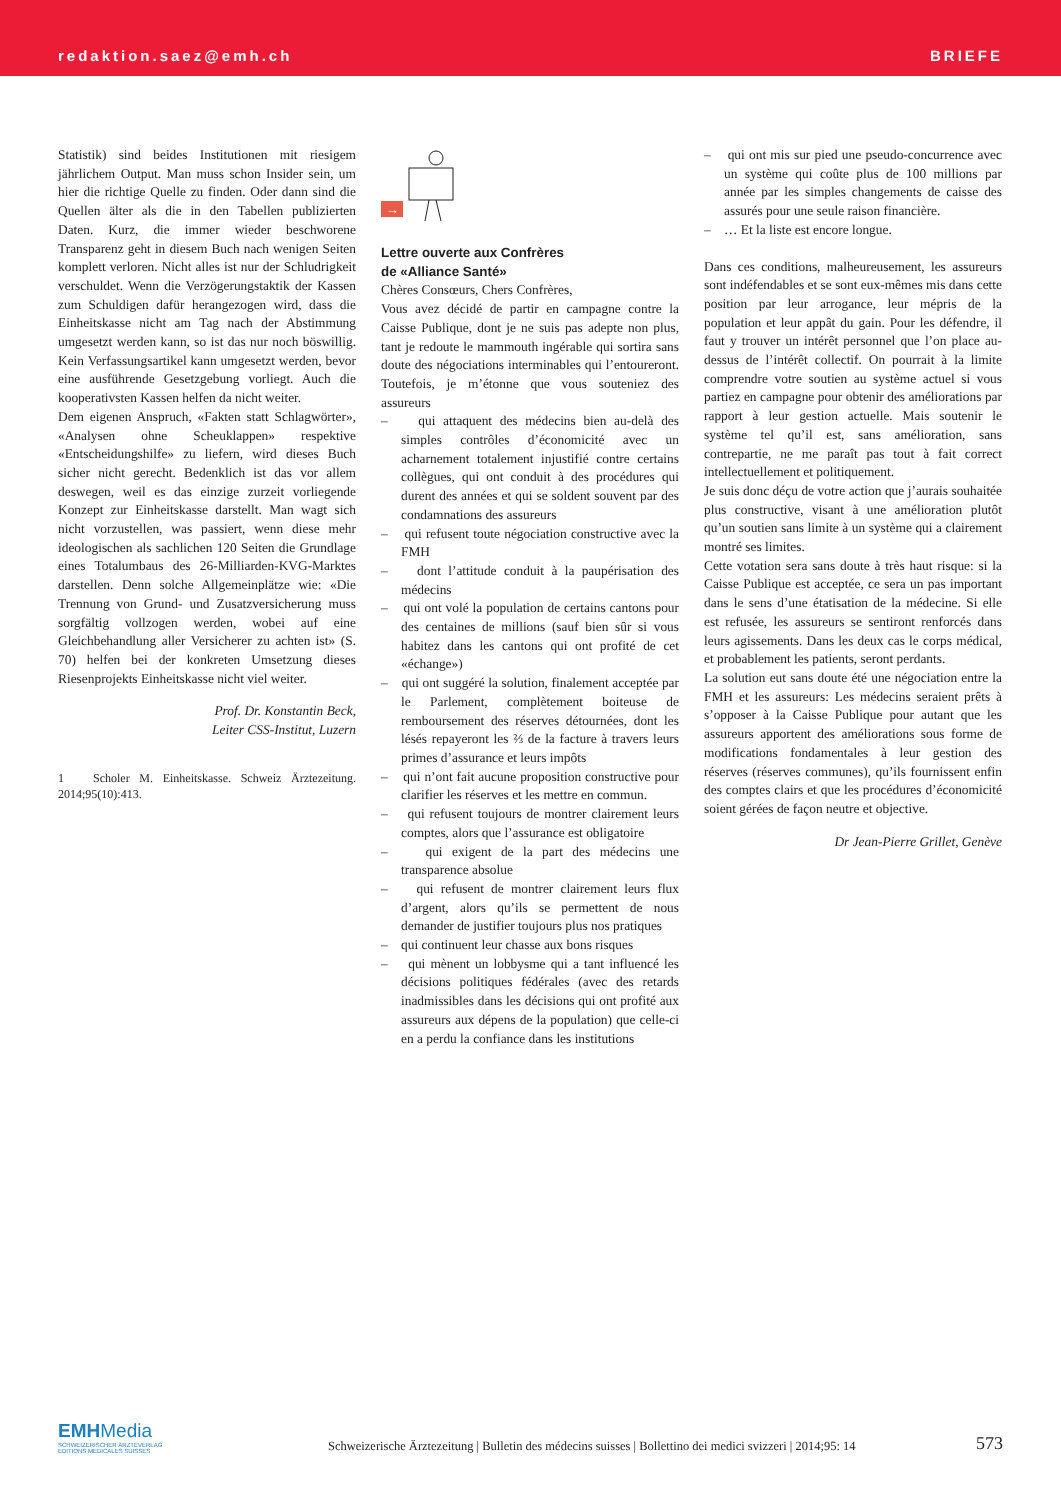redaktion.saez@emh.ch BRIEFE
Statistik) sind beides Institutionen mit riesigem jährlichem Output. Man muss schon Insider sein, um hier die richtige Quelle zu finden. Oder dann sind die Quellen älter als die in den Tabellen publizierten Daten. Kurz, die immer wieder beschworene Transparenz geht in diesem Buch nach wenigen Seiten komplett verloren. Nicht alles ist nur der Schludrigkeit verschuldet. Wenn die Verzögerungstaktik der Kassen zum Schuldigen dafür herangezogen wird, dass die Einheitskasse nicht am Tag nach der Abstimmung umgesetzt werden kann, so ist das nur noch böswillig. Kein Verfassungsartikel kann umgesetzt werden, bevor eine ausführende Gesetzgebung vorliegt. Auch die kooperativsten Kassen helfen da nicht weiter.
Dem eigenen Anspruch, «Fakten statt Schlagwörter», «Analysen ohne Scheuklappen» respektive «Entscheidungshilfe» zu liefern, wird dieses Buch sicher nicht gerecht. Bedenklich ist das vor allem deswegen, weil es das einzige zurzeit vorliegende Konzept zur Einheitskasse darstellt. Man wagt sich nicht vorzustellen, was passiert, wenn diese mehr ideologischen als sachlichen 120 Seiten die Grundlage eines Totalumbaus des 26-Milliarden-KVG-Marktes darstellen. Denn solche Allgemeinplätze wie: «Die Trennung von Grund- und Zusatzversicherung muss sorgfältig vollzogen werden, wobei auf eine Gleichbehandlung aller Versicherer zu achten ist» (S. 70) helfen bei der konkreten Umsetzung dieses Riesenprojekts Einheitskasse nicht viel weiter.
Prof. Dr. Konstantin Beck,
Leiter CSS-Institut, Luzern
1 Scholer M. Einheitskasse. Schweiz Ärztezeitung. 2014;95(10):413.
→
Lettre ouverte aux Confrères
de «Alliance Santé»
Chères Consœurs, Chers Confrères,
Vous avez décidé de partir en campagne contre la Caisse Publique, dont je ne suis pas adepte non plus, tant je redoute le mammouth ingérable qui sortira sans doute des négociations interminables qui l’entoureront. Toutefois, je m’étonne que vous souteniez des assureurs
– qui attaquent des médecins bien au-delà des simples contrôles d’économicité avec un acharnement totalement injustifié contre certains collègues, qui ont conduit à des procédures qui durent des années et qui se soldent souvent par des condamnations des assureurs
– qui refusent toute négociation constructive avec la FMH
– dont l’attitude conduit à la paupérisation des médecins
– qui ont volé la population de certains cantons pour des centaines de millions (sauf bien sûr si vous habitez dans les cantons qui ont profité de cet «échange»)
– qui ont suggéré la solution, finalement acceptée par le Parlement, complètement boiteuse de remboursement des réserves détournées, dont les lésés repayeront les ⅔ de la facture à travers leurs primes d’assurance et leurs impôts
– qui n’ont fait aucune proposition constructive pour clarifier les réserves et les mettre en commun.
– qui refusent toujours de montrer clairement leurs comptes, alors que l’assurance est obligatoire
– qui exigent de la part des médecins une transparence absolue
– qui refusent de montrer clairement leurs flux d’argent, alors qu’ils se permettent de nous demander de justifier toujours plus nos pratiques
– qui continuent leur chasse aux bons risques
– qui mènent un lobbysme qui a tant influencé les décisions politiques fédérales (avec des retards inadmissibles dans les décisions qui ont profité aux assureurs aux dépens de la population) que celle-ci en a perdu la confiance dans les institutions
– qui ont mis sur pied une pseudo-concurrence avec un système qui coûte plus de 100 millions par année par les simples changements de caisse des assurés pour une seule raison financière.
– … Et la liste est encore longue.
Dans ces conditions, malheureusement, les assureurs sont indéfendables et se sont eux-mêmes mis dans cette position par leur arrogance, leur mépris de la population et leur appât du gain. Pour les défendre, il faut y trouver un intérêt personnel que l’on place au-dessus de l’intérêt collectif. On pourrait à la limite comprendre votre soutien au système actuel si vous partiez en campagne pour obtenir des améliorations par rapport à leur gestion actuelle. Mais soutenir le système tel qu’il est, sans amélioration, sans contrepartie, ne me paraît pas tout à fait correct intellectuellement et politiquement.
Je suis donc déçu de votre action que j’aurais souhaitée plus constructive, visant à une amélioration plutôt qu’un soutien sans limite à un système qui a clairement montré ses limites.
Cette votation sera sans doute à très haut risque: si la Caisse Publique est acceptée, ce sera un pas important dans le sens d’une étatisation de la médecine. Si elle est refusée, les assureurs se sentiront renforcés dans leurs agissements. Dans les deux cas le corps médical, et probablement les patients, seront perdants.
La solution eut sans doute été une négociation entre la FMH et les assureurs: Les médecins seraient prêts à s’opposer à la Caisse Publique pour autant que les assureurs apportent des améliorations sous forme de modifications fondamentales à leur gestion des réserves (réserves communes), qu’ils fournissent enfin des comptes clairs et que les procédures d’économicité soient gérées de façon neutre et objective.
Dr Jean-Pierre Grillet, Genève
EMHMedia
SCHWEIZERISCHER ÄRZTEVERLAG
EDITIONS MEDICALES SUISSES
Schweizerische Ärztezeitung | Bulletin des médecins suisses | Bollettino dei medici svizzeri | 2014;95: 14
573